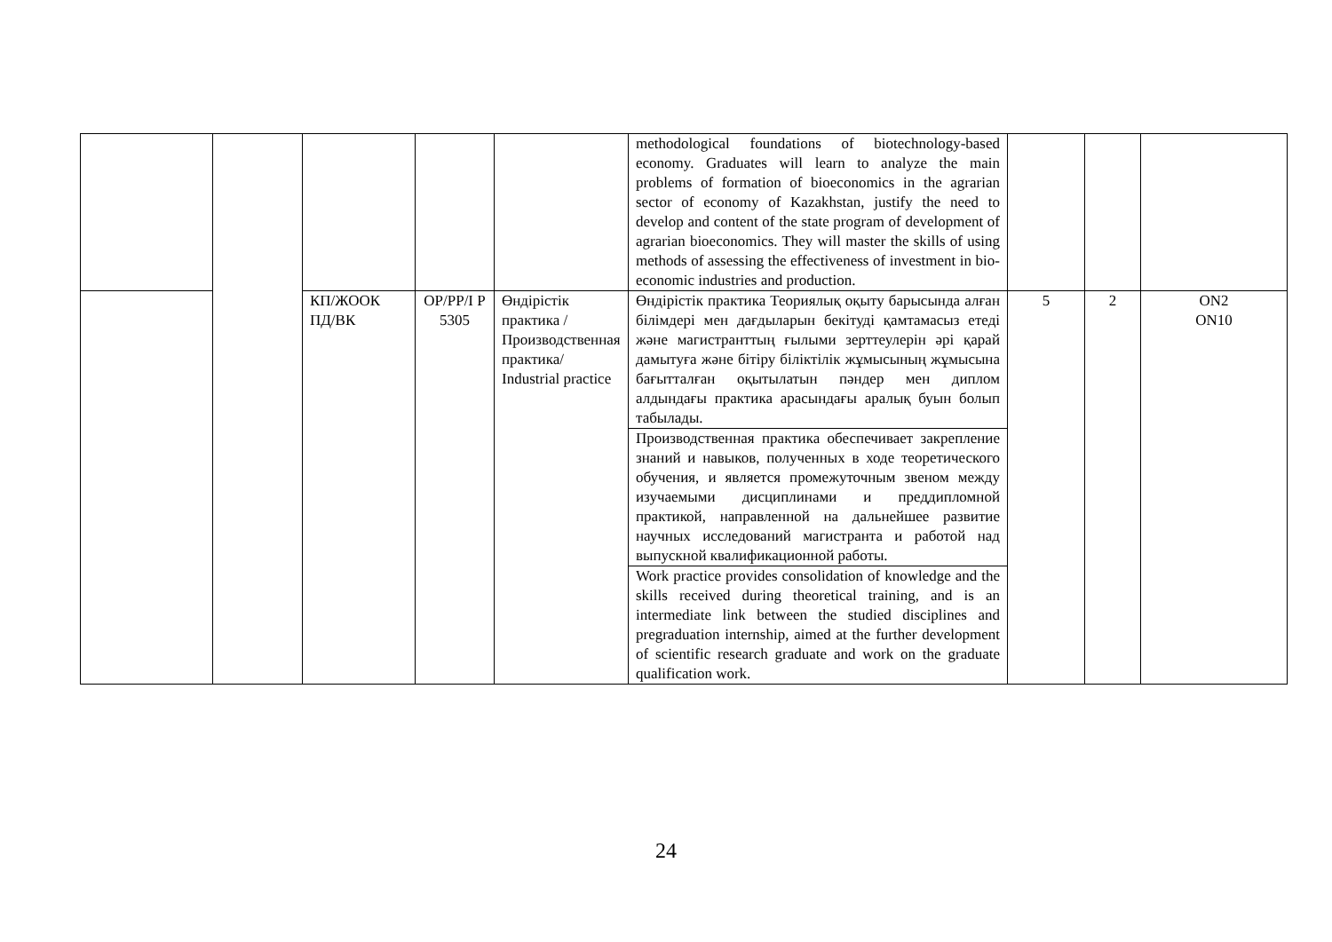| | | | | | methodological foundations of biotechnology-based economy. Graduates will learn to analyze the main problems of formation of bioeconomics in the agrarian sector of economy of Kazakhstan, justify the need to develop and content of the state program of development of agrarian bioeconomics. They will master the skills of using methods of assessing the effectiveness of investment in bio-economic industries and production. | | | |
| | | КП/ЖООК ПД/ВК | OP/PP/I P 5305 | Өндірістік практика /Производственная практика/ Industrial practice | Өндірістік практика Теориялық оқыту барысында алған білімдері мен дағдыларын бекітуді қамтамасыз етеді және магистранттың ғылыми зерттеулерін әрі қарай дамытуға және бітіру біліктілік жұмысының жұмысына бағытталған оқытылатын пәндер мен диплом алдындағы практика арасындағы аралық буын болып табылады. | 5 | 2 | ON2 ON10 |
| | | | | | Производственная практика обеспечивает закрепление знаний и навыков, полученных в ходе теоретического обучения, и является промежуточным звеном между изучаемыми дисциплинами и преддипломной практикой, направленной на дальнейшее развитие научных исследований магистранта и работой над выпускной квалификационной работы. | | | |
| | | | | | Work practice provides consolidation of knowledge and the skills received during theoretical training, and is an intermediate link between the studied disciplines and pregraduation internship, aimed at the further development of scientific research graduate and work on the graduate qualification work. | | | |
24